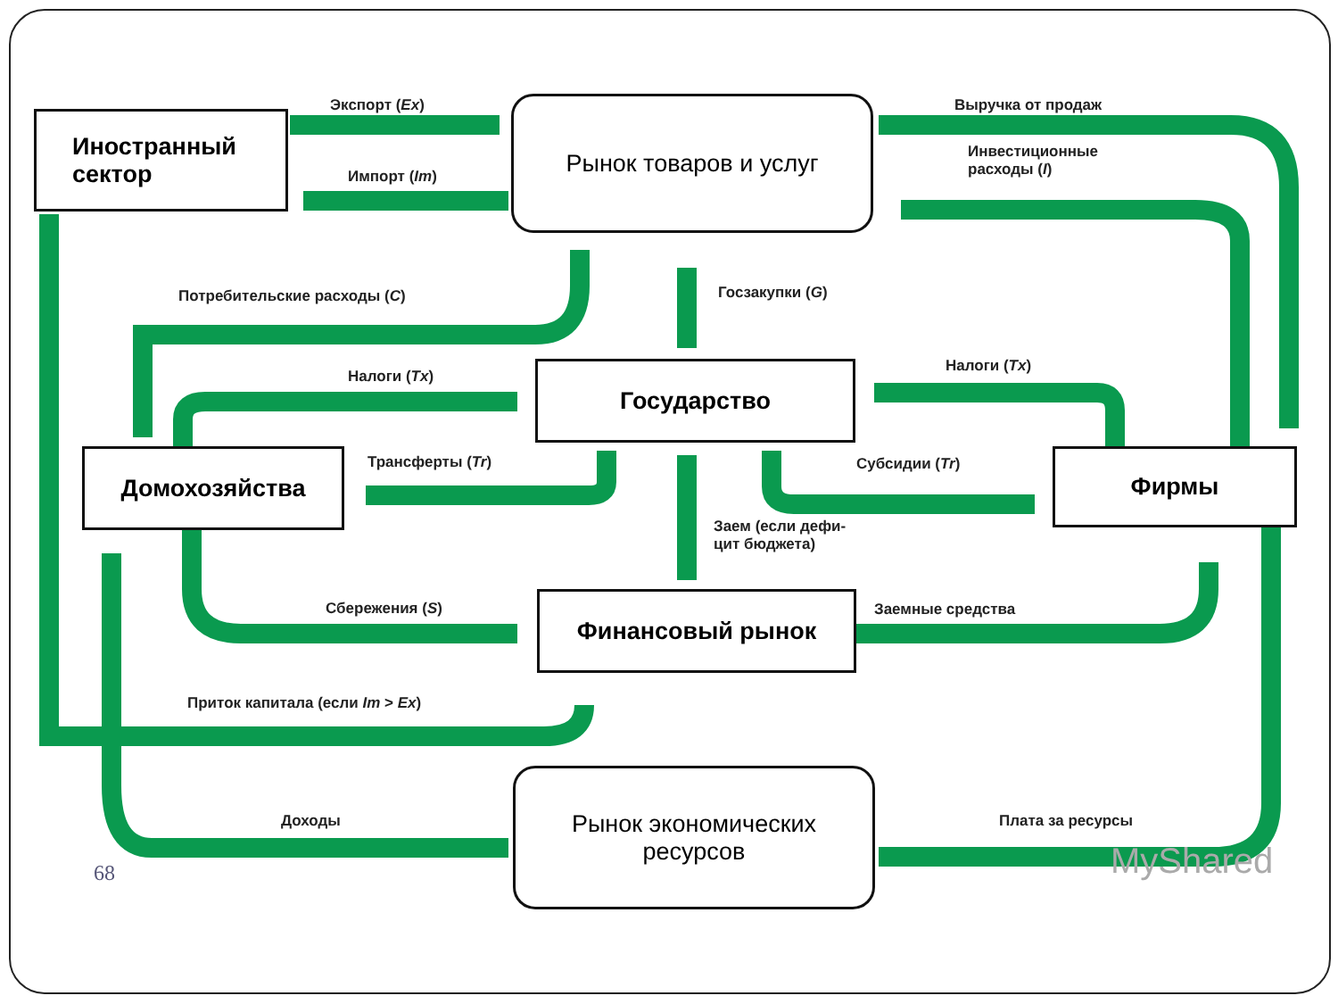Рынок товаров и услуг
Иностранный
сектор
Государство
Домохозяйства Фирмы
Финансовый рынок
Рынок экономических
ресурсов
Экспорт (Ex)
Импорт (Im)
Выручка от продаж
Инвестиционные
расходы (I)
Потребительские расходы (C) Госзакупки (G)
Налоги (Tx)
Налоги (Tx)
Трансферты (Tr) Субсидии (Tr)
Заем (если дефи-
цит бюджета)
Сбережения (S) Заемные средства
Приток капитала (если Im > Ex)
Доходы Плата за ресурсы
68 MyShared